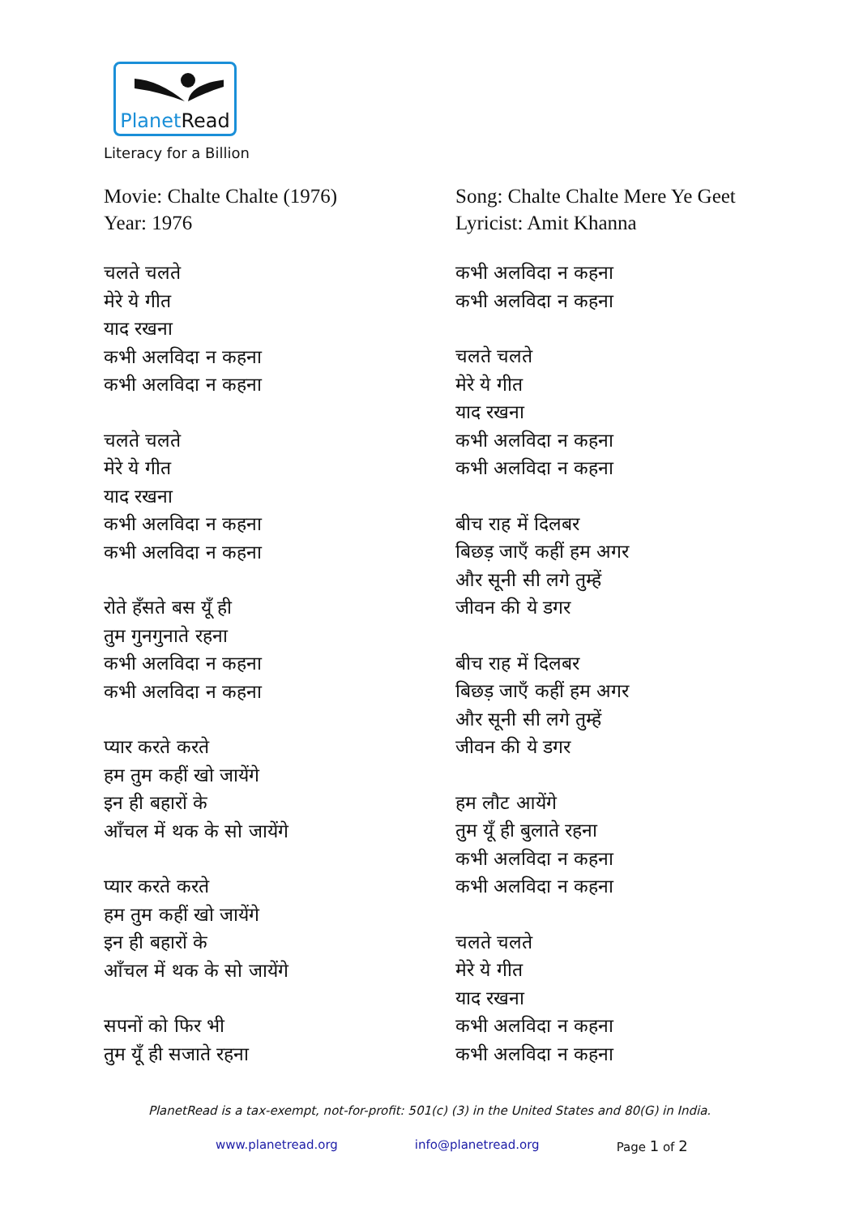PlanetRead
Literacy for a Billion
Movie: Chalte Chalte (1976)
Year: 1976
चलते चलते
मेरे ये गीत
याद रखना
कभी अलविदा न कहना
कभी अलविदा न कहना
चलते चलते
मेरे ये गीत
याद रखना
कभी अलविदा न कहना
कभी अलविदा न कहना
रोते हँसते बस यूँ ही
तुम गुनगुनाते रहना
कभी अलविदा न कहना
कभी अलविदा न कहना
प्यार करते करते
हम तुम कहीं खो जायेंगे
इन ही बहारों के
आँचल में थक के सो जायेंगे
प्यार करते करते
हम तुम कहीं खो जायेंगे
इन ही बहारों के
आँचल में थक के सो जायेंगे
सपनों को फिर भी
तुम यूँ ही सजाते रहना
Song: Chalte Chalte Mere Ye Geet
Lyricist: Amit Khanna
कभी अलविदा न कहना
कभी अलविदा न कहना
चलते चलते
मेरे ये गीत
याद रखना
कभी अलविदा न कहना
कभी अलविदा न कहना
बीच राह में दिलबर
बिछड़ जाएँ कहीं हम अगर
और सूनी सी लगे तुम्हें
जीवन की ये डगर
बीच राह में दिलबर
बिछड़ जाएँ कहीं हम अगर
और सूनी सी लगे तुम्हें
जीवन की ये डगर
हम लौट आयेंगे
तुम यूँ ही बुलाते रहना
कभी अलविदा न कहना
कभी अलविदा न कहना
चलते चलते
मेरे ये गीत
याद रखना
कभी अलविदा न कहना
कभी अलविदा न कहना
PlanetRead is a tax-exempt, not-for-profit: 501(c) (3) in the United States and 80(G) in India.
www.planetread.org info@planetread.org Page 1 of 2